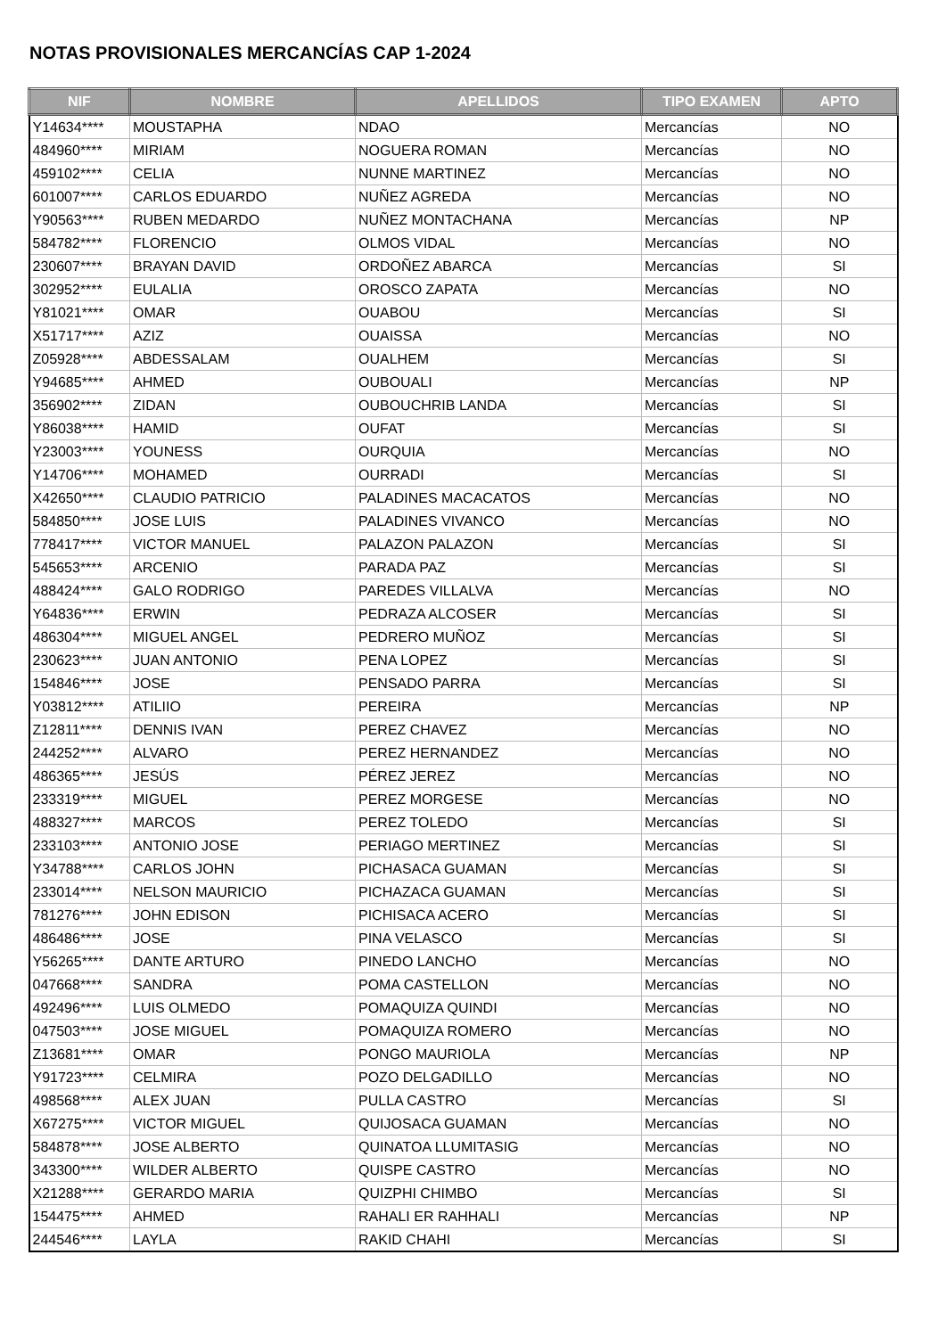NOTAS PROVISIONALES MERCANCÍAS CAP 1-2024
| NIF | NOMBRE | APELLIDOS | TIPO EXAMEN | APTO |
| --- | --- | --- | --- | --- |
| Y14634**** | MOUSTAPHA | NDAO | Mercancías | NO |
| 484960**** | MIRIAM | NOGUERA ROMAN | Mercancías | NO |
| 459102**** | CELIA | NUNNE MARTINEZ | Mercancías | NO |
| 601007**** | CARLOS EDUARDO | NUÑEZ AGREDA | Mercancías | NO |
| Y90563**** | RUBEN MEDARDO | NUÑEZ MONTACHANA | Mercancías | NP |
| 584782**** | FLORENCIO | OLMOS VIDAL | Mercancías | NO |
| 230607**** | BRAYAN DAVID | ORDOÑEZ ABARCA | Mercancías | SI |
| 302952**** | EULALIA | OROSCO ZAPATA | Mercancías | NO |
| Y81021**** | OMAR | OUABOU | Mercancías | SI |
| X51717**** | AZIZ | OUAISSA | Mercancías | NO |
| Z05928**** | ABDESSALAM | OUALHEM | Mercancías | SI |
| Y94685**** | AHMED | OUBOUALI | Mercancías | NP |
| 356902**** | ZIDAN | OUBOUCHRIB LANDA | Mercancías | SI |
| Y86038**** | HAMID | OUFAT | Mercancías | SI |
| Y23003**** | YOUNESS | OURQUIA | Mercancías | NO |
| Y14706**** | MOHAMED | OURRADI | Mercancías | SI |
| X42650**** | CLAUDIO PATRICIO | PALADINES MACACATOS | Mercancías | NO |
| 584850**** | JOSE LUIS | PALADINES VIVANCO | Mercancías | NO |
| 778417**** | VICTOR MANUEL | PALAZON PALAZON | Mercancías | SI |
| 545653**** | ARCENIO | PARADA PAZ | Mercancías | SI |
| 488424**** | GALO RODRIGO | PAREDES VILLALVA | Mercancías | NO |
| Y64836**** | ERWIN | PEDRAZA ALCOSER | Mercancías | SI |
| 486304**** | MIGUEL ANGEL | PEDRERO MUÑOZ | Mercancías | SI |
| 230623**** | JUAN ANTONIO | PENA LOPEZ | Mercancías | SI |
| 154846**** | JOSE | PENSADO PARRA | Mercancías | SI |
| Y03812**** | ATILIIO | PEREIRA | Mercancías | NP |
| Z12811**** | DENNIS IVAN | PEREZ CHAVEZ | Mercancías | NO |
| 244252**** | ALVARO | PEREZ HERNANDEZ | Mercancías | NO |
| 486365**** | JESÚS | PÉREZ JEREZ | Mercancías | NO |
| 233319**** | MIGUEL | PEREZ MORGESE | Mercancías | NO |
| 488327**** | MARCOS | PEREZ TOLEDO | Mercancías | SI |
| 233103**** | ANTONIO JOSE | PERIAGO MERTINEZ | Mercancías | SI |
| Y34788**** | CARLOS JOHN | PICHASACA GUAMAN | Mercancías | SI |
| 233014**** | NELSON MAURICIO | PICHAZACA GUAMAN | Mercancías | SI |
| 781276**** | JOHN EDISON | PICHISACA ACERO | Mercancías | SI |
| 486486**** | JOSE | PINA VELASCO | Mercancías | SI |
| Y56265**** | DANTE ARTURO | PINEDO LANCHO | Mercancías | NO |
| 047668**** | SANDRA | POMA CASTELLON | Mercancías | NO |
| 492496**** | LUIS OLMEDO | POMAQUIZA QUINDI | Mercancías | NO |
| 047503**** | JOSE MIGUEL | POMAQUIZA ROMERO | Mercancías | NO |
| Z13681**** | OMAR | PONGO MAURIOLA | Mercancías | NP |
| Y91723**** | CELMIRA | POZO DELGADILLO | Mercancías | NO |
| 498568**** | ALEX JUAN | PULLA CASTRO | Mercancías | SI |
| X67275**** | VICTOR MIGUEL | QUIJOSACA GUAMAN | Mercancías | NO |
| 584878**** | JOSE ALBERTO | QUINATOA LLUMITASIG | Mercancías | NO |
| 343300**** | WILDER ALBERTO | QUISPE CASTRO | Mercancías | NO |
| X21288**** | GERARDO MARIA | QUIZPHI CHIMBO | Mercancías | SI |
| 154475**** | AHMED | RAHALI ER RAHHALI | Mercancías | NP |
| 244546**** | LAYLA | RAKID CHAHI | Mercancías | SI |